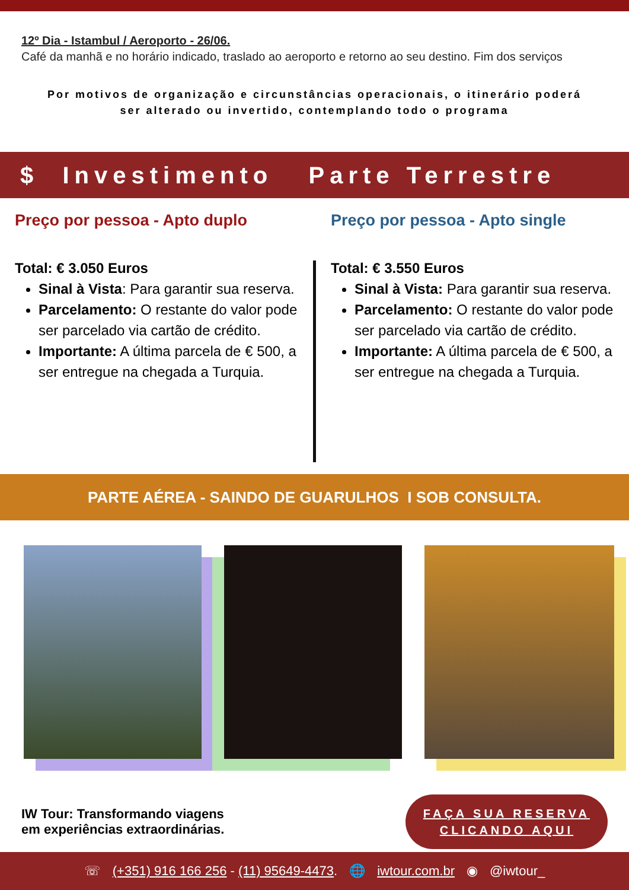12º Dia - Istambul / Aeroporto - 26/06.
Café da manhã e no horário indicado, traslado ao aeroporto e retorno ao seu destino. Fim dos serviços
Por motivos de organização e circunstâncias operacionais, o itinerário poderá ser alterado ou invertido, contemplando todo o programa
$ Investimento Parte Terrestre
Preço por pessoa - Apto duplo
Total: € 3.050 Euros
Sinal à Vista: Para garantir sua reserva.
Parcelamento: O restante do valor pode ser parcelado via cartão de crédito.
Importante: A última parcela de € 500, a ser entregue na chegada a Turquia.
Preço por pessoa - Apto single
Total: € 3.550 Euros
Sinal à Vista: Para garantir sua reserva.
Parcelamento: O restante do valor pode ser parcelado via cartão de crédito.
Importante: A última parcela de € 500, a ser entregue na chegada a Turquia.
PARTE AÉREA - SAINDO DE GUARULHOS I SOB CONSULTA.
IW Tour: Transformando viagens
em experiências extraordinárias.
FAÇA SUA RESERVA
CLICANDO AQUI
☏ (+351) 916 166 256 - (11) 95649-4473. 🌐 iwtour.com.br ◉ @iwtour_